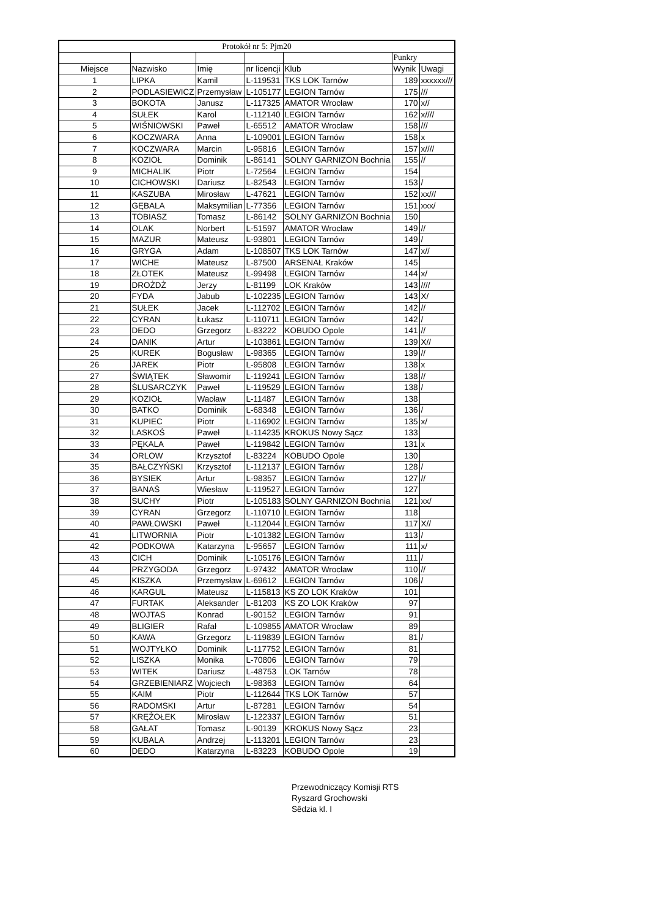| Protokół nr 5: Pjm20 | | | | | | |
| | | | | | Punkry | |
| Miejsce | Nazwisko | Imię | nr licencji | Klub | Wynik | Uwagi |
| 1 | LIPKA | Kamil | L-119531 | TKS LOK Tarnów | 189 | xxxxxx/// |
| 2 | PODLASIEWICZ | Przemysław | L-105177 | LEGION Tarnów | 175 | /// |
| 3 | BOKOTA | Janusz | L-117325 | AMATOR Wrocław | 170 | x// |
| 4 | SUŁEK | Karol | L-112140 | LEGION Tarnów | 162 | x//// |
| 5 | WIŚNIOWSKI | Paweł | L-65512 | AMATOR Wrocław | 158 | /// |
| 6 | KOCZWARA | Anna | L-109001 | LEGION Tarnów | 158 | x |
| 7 | KOCZWARA | Marcin | L-95816 | LEGION Tarnów | 157 | x//// |
| 8 | KOZIOŁ | Dominik | L-86141 | SOLNY GARNIZON Bochnia | 155 | // |
| 9 | MICHALIK | Piotr | L-72564 | LEGION Tarnów | 154 | |
| 10 | CICHOWSKI | Dariusz | L-82543 | LEGION Tarnów | 153 | / |
| 11 | KASZUBA | Mirosław | L-47621 | LEGION Tarnów | 152 | xx/// |
| 12 | GĘBALA | Maksymilian | L-77356 | LEGION Tarnów | 151 | xxx/ |
| 13 | TOBIASZ | Tomasz | L-86142 | SOLNY GARNIZON Bochnia | 150 | |
| 14 | OLAK | Norbert | L-51597 | AMATOR Wrocław | 149 | // |
| 15 | MAZUR | Mateusz | L-93801 | LEGION Tarnów | 149 | / |
| 16 | GRYGA | Adam | L-108507 | TKS LOK Tarnów | 147 | x// |
| 17 | WICHE | Mateusz | L-87500 | ARSENAŁ Kraków | 145 | |
| 18 | ZŁOTEK | Mateusz | L-99498 | LEGION Tarnów | 144 | x/ |
| 19 | DROŻDŻ | Jerzy | L-81199 | LOK Kraków | 143 | //// |
| 20 | FYDA | Jabub | L-102235 | LEGION Tarnów | 143 | X/ |
| 21 | SUŁEK | Jacek | L-112702 | LEGION Tarnów | 142 | // |
| 22 | CYRAN | Łukasz | L-110711 | LEGION Tarnów | 142 | / |
| 23 | DEDO | Grzegorz | L-83222 | KOBUDO Opole | 141 | // |
| 24 | DANIK | Artur | L-103861 | LEGION Tarnów | 139 | X// |
| 25 | KUREK | Bogusław | L-98365 | LEGION Tarnów | 139 | // |
| 26 | JAREK | Piotr | L-95808 | LEGION Tarnów | 138 | x |
| 27 | ŚWIĄTEK | Sławomir | L-119241 | LEGION Tarnów | 138 | // |
| 28 | ŚLUSARCZYK | Paweł | L-119529 | LEGION Tarnów | 138 | / |
| 29 | KOZIOŁ | Wacław | L-11487 | LEGION Tarnów | 138 | |
| 30 | BATKO | Dominik | L-68348 | LEGION Tarnów | 136 | / |
| 31 | KUPIEC | Piotr | L-116902 | LEGION Tarnów | 135 | x/ |
| 32 | LASKOŚ | Paweł | L-114235 | KROKUS Nowy Sącz | 133 | |
| 33 | PĘKALA | Paweł | L-119842 | LEGION Tarnów | 131 | x |
| 34 | ORLOW | Krzysztof | L-83224 | KOBUDO Opole | 130 | |
| 35 | BAŁCZYŃSKI | Krzysztof | L-112137 | LEGION Tarnów | 128 | / |
| 36 | BYSIEK | Artur | L-98357 | LEGION Tarnów | 127 | // |
| 37 | BANAŚ | Wiesław | L-119527 | LEGION Tarnów | 127 | |
| 38 | SUCHY | Piotr | L-105183 | SOLNY GARNIZON Bochnia | 121 | xx/ |
| 39 | CYRAN | Grzegorz | L-110710 | LEGION Tarnów | 118 | |
| 40 | PAWŁOWSKI | Paweł | L-112044 | LEGION Tarnów | 117 | X// |
| 41 | LITWORNIA | Piotr | L-101382 | LEGION Tarnów | 113 | / |
| 42 | PODKOWA | Katarzyna | L-95657 | LEGION Tarnów | 111 | x/ |
| 43 | CICH | Dominik | L-105176 | LEGION Tarnów | 111 | / |
| 44 | PRZYGODA | Grzegorz | L-97432 | AMATOR Wrocław | 110 | // |
| 45 | KISZKA | Przemysław | L-69612 | LEGION Tarnów | 106 | / |
| 46 | KARGUL | Mateusz | L-115813 | KS ZO LOK Kraków | 101 | |
| 47 | FURTAK | Aleksander | L-81203 | KS ZO LOK Kraków | 97 | |
| 48 | WOJTAS | Konrad | L-90152 | LEGION Tarnów | 91 | |
| 49 | BLIGIER | Rafał | L-109855 | AMATOR Wrocław | 89 | |
| 50 | KAWA | Grzegorz | L-119839 | LEGION Tarnów | 81 | / |
| 51 | WOJTYŁKO | Dominik | L-117752 | LEGION Tarnów | 81 | |
| 52 | LISZKA | Monika | L-70806 | LEGION Tarnów | 79 | |
| 53 | WITEK | Dariusz | L-48753 | LOK Tarnów | 78 | |
| 54 | GRZEBIENIARZ | Wojciech | L-98363 | LEGION Tarnów | 64 | |
| 55 | KAIM | Piotr | L-112644 | TKS LOK Tarnów | 57 | |
| 56 | RADOMSKI | Artur | L-87281 | LEGION Tarnów | 54 | |
| 57 | KRĘŻOŁEK | Mirosław | L-122337 | LEGION Tarnów | 51 | |
| 58 | GAŁAT | Tomasz | L-90139 | KROKUS Nowy Sącz | 23 | |
| 59 | KUBALA | Andrzej | L-113201 | LEGION Tarnów | 23 | |
| 60 | DEDO | Katarzyna | L-83223 | KOBUDO Opole | 19 | |
Przewodniczący Komisji RTS
Ryszard Grochowski
Sêdzia kl. I